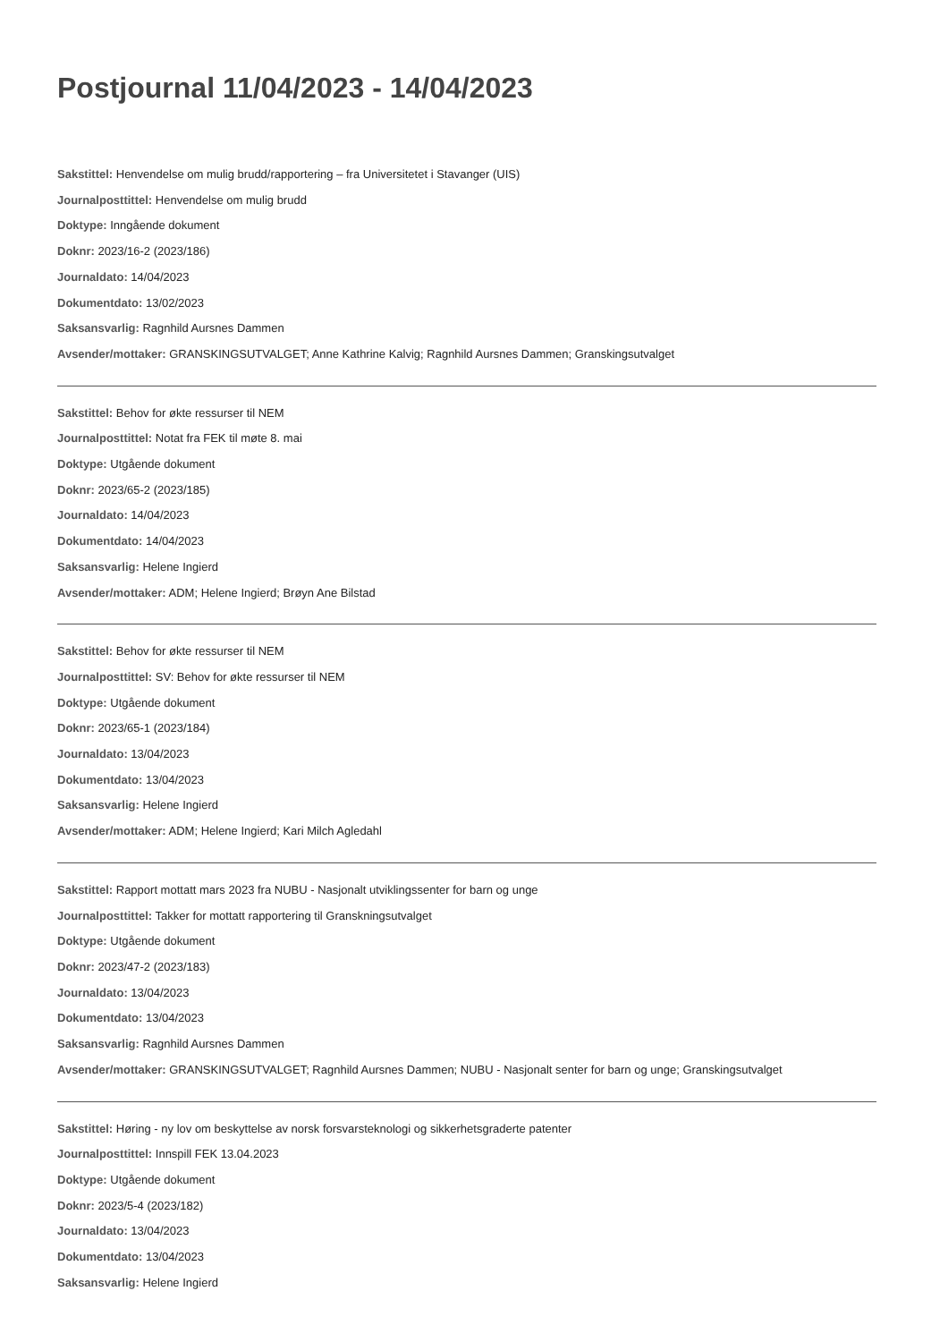Postjournal 11/04/2023 - 14/04/2023
Sakstittel: Henvendelse om mulig brudd/rapportering – fra Universitetet i Stavanger (UIS)
Journalposttittel: Henvendelse om mulig brudd
Doktype: Inngående dokument
Doknr: 2023/16-2 (2023/186)
Journaldato: 14/04/2023
Dokumentdato: 13/02/2023
Saksansvarlig: Ragnhild Aursnes Dammen
Avsender/mottaker: GRANSKINGSUTVALGET; Anne Kathrine Kalvig; Ragnhild Aursnes Dammen; Granskingsutvalget
Sakstittel: Behov for økte ressurser til NEM
Journalposttittel: Notat fra FEK til møte 8. mai
Doktype: Utgående dokument
Doknr: 2023/65-2 (2023/185)
Journaldato: 14/04/2023
Dokumentdato: 14/04/2023
Saksansvarlig: Helene Ingierd
Avsender/mottaker: ADM; Helene Ingierd; Brøyn Ane Bilstad
Sakstittel: Behov for økte ressurser til NEM
Journalposttittel: SV: Behov for økte ressurser til NEM
Doktype: Utgående dokument
Doknr: 2023/65-1 (2023/184)
Journaldato: 13/04/2023
Dokumentdato: 13/04/2023
Saksansvarlig: Helene Ingierd
Avsender/mottaker: ADM; Helene Ingierd; Kari Milch Agledahl
Sakstittel: Rapport mottatt mars 2023 fra NUBU - Nasjonalt utviklingssenter for barn og unge
Journalposttittel: Takker for mottatt rapportering til Granskningsutvalget
Doktype: Utgående dokument
Doknr: 2023/47-2 (2023/183)
Journaldato: 13/04/2023
Dokumentdato: 13/04/2023
Saksansvarlig: Ragnhild Aursnes Dammen
Avsender/mottaker: GRANSKINGSUTVALGET; Ragnhild Aursnes Dammen; NUBU - Nasjonalt senter for barn og unge; Granskingsutvalget
Sakstittel: Høring - ny lov om beskyttelse av norsk forsvarsteknologi og sikkerhetsgraderte patenter
Journalposttittel: Innspill FEK 13.04.2023
Doktype: Utgående dokument
Doknr: 2023/5-4 (2023/182)
Journaldato: 13/04/2023
Dokumentdato: 13/04/2023
Saksansvarlig: Helene Ingierd